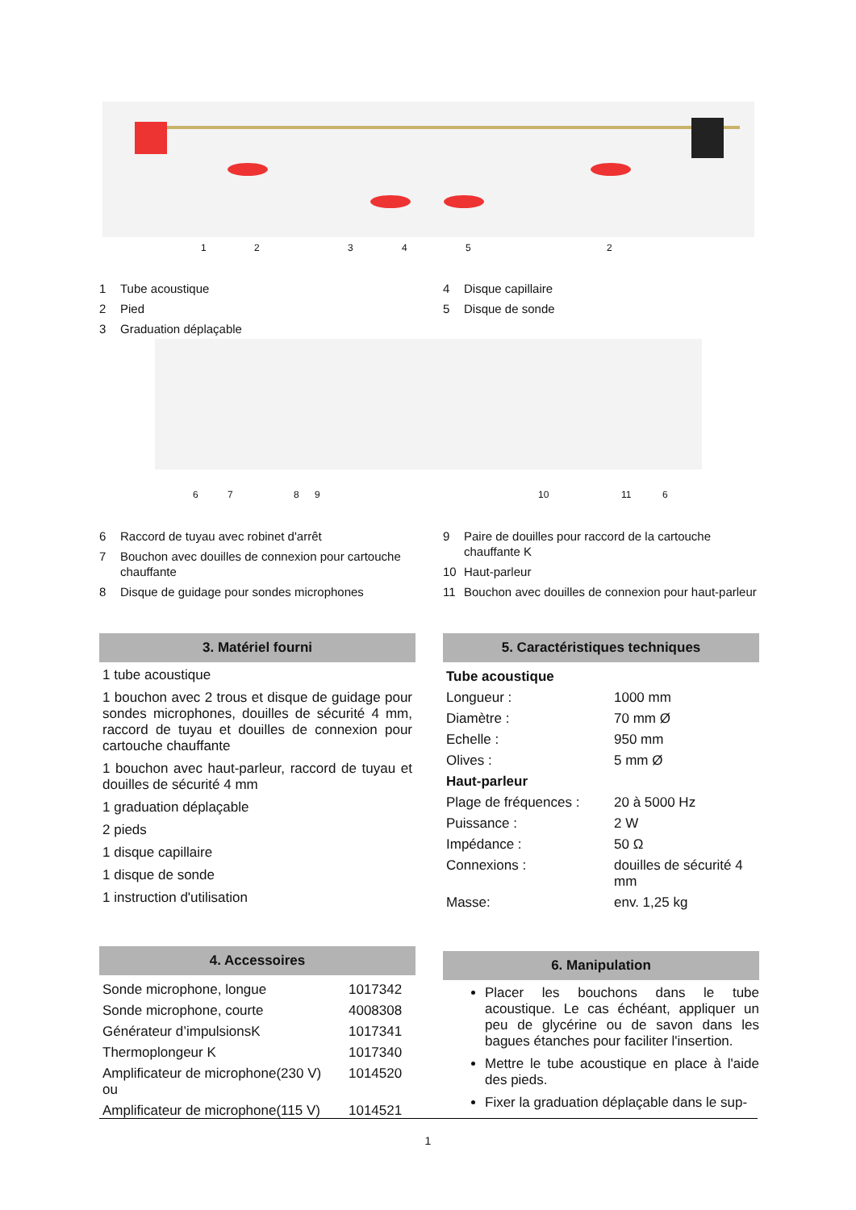1 2 3 4 5 2
1 Tube acoustique
2 Pied
3 Graduation déplaçable
4 Disque capillaire
5 Disque de sonde
6 7 8 9 10 11 6
6 Raccord de tuyau avec robinet d'arrêt
7 Bouchon avec douilles de connexion pour cartouche chauffante
8 Disque de guidage pour sondes microphones
9 Paire de douilles pour raccord de la cartouche chauffante K
10 Haut-parleur
11 Bouchon avec douilles de connexion pour haut-parleur
3. Matériel fourni
1 tube acoustique
1 bouchon avec 2 trous et disque de guidage pour sondes microphones, douilles de sécurité 4 mm, raccord de tuyau et douilles de connexion pour cartouche chauffante
1 bouchon avec haut-parleur, raccord de tuyau et douilles de sécurité 4 mm
1 graduation déplaçable
2 pieds
1 disque capillaire
1 disque de sonde
1 instruction d'utilisation
4. Accessoires
| Sonde microphone, longue | 1017342 |
| Sonde microphone, courte | 4008308 |
| Générateur d’impulsionsK | 1017341 |
| Thermoplongeur K | 1017340 |
| Amplificateur de microphone(230 V) ou | 1014520 |
| Amplificateur de microphone(115 V) | 1014521 |
5. Caractéristiques techniques
| Tube acoustique | |
| Longueur : | 1000 mm |
| Diamètre : | 70 mm Ø |
| Echelle : | 950 mm |
| Olives : | 5 mm Ø |
| Haut-parleur | |
| Plage de fréquences : | 20 à 5000 Hz |
| Puissance : | 2 W |
| Impédance : | 50 Ω |
| Connexions : | douilles de sécurité 4 mm |
| Masse: | env. 1,25 kg |
6. Manipulation
Placer les bouchons dans le tube acoustique. Le cas échéant, appliquer un peu de glycérine ou de savon dans les bagues étanches pour faciliter l'insertion.
Mettre le tube acoustique en place à l'aide des pieds.
Fixer la graduation déplaçable dans le sup-
1